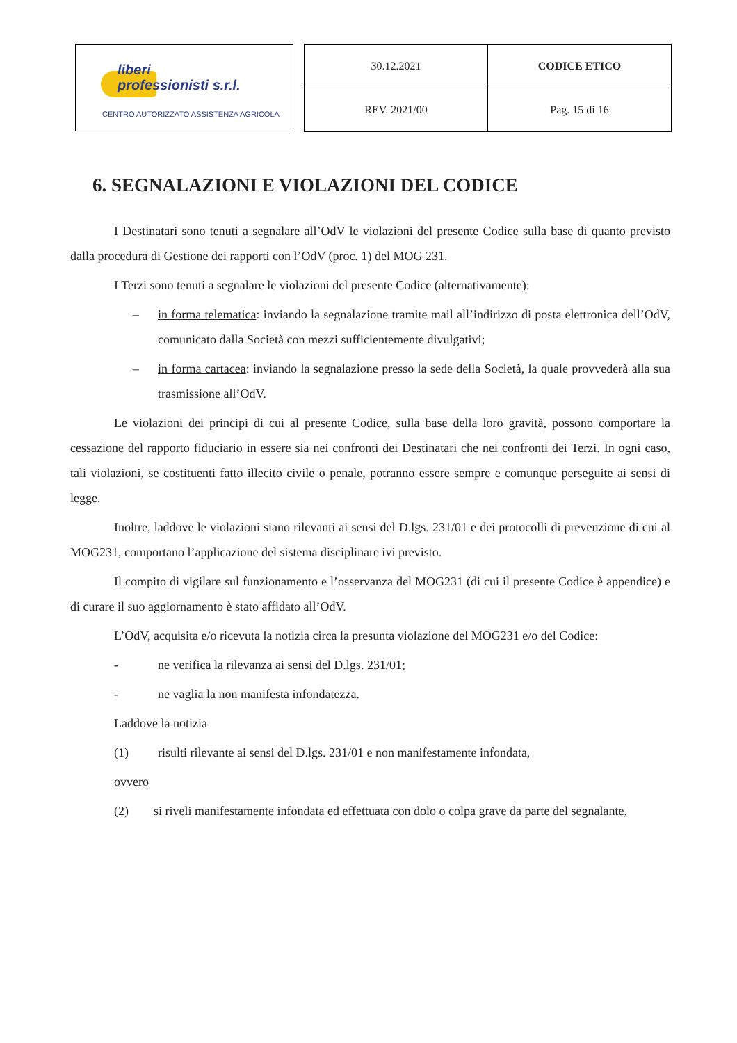liberi
professionisti s.r.l.
CENTRO AUTORIZZATO ASSISTENZA AGRICOLA
| 30.12.2021 | CODICE ETICO |
| REV. 2021/00 | Pag. 15 di 16 |
6. SEGNALAZIONI E VIOLAZIONI DEL CODICE
I Destinatari sono tenuti a segnalare all’OdV le violazioni del presente Codice sulla base di quanto previsto dalla procedura di Gestione dei rapporti con l’OdV (proc. 1) del MOG 231.
I Terzi sono tenuti a segnalare le violazioni del presente Codice (alternativamente):
– in forma telematica: inviando la segnalazione tramite mail all’indirizzo di posta elettronica dell’OdV, comunicato dalla Società con mezzi sufficientemente divulgativi;
– in forma cartacea: inviando la segnalazione presso la sede della Società, la quale provvederà alla sua trasmissione all’OdV.
Le violazioni dei principi di cui al presente Codice, sulla base della loro gravità, possono comportare la cessazione del rapporto fiduciario in essere sia nei confronti dei Destinatari che nei confronti dei Terzi. In ogni caso, tali violazioni, se costituenti fatto illecito civile o penale, potranno essere sempre e comunque perseguite ai sensi di legge.
Inoltre, laddove le violazioni siano rilevanti ai sensi del D.lgs. 231/01 e dei protocolli di prevenzione di cui al MOG231, comportano l’applicazione del sistema disciplinare ivi previsto.
Il compito di vigilare sul funzionamento e l’osservanza del MOG231 (di cui il presente Codice è appendice) e di curare il suo aggiornamento è stato affidato all’OdV.
L’OdV, acquisita e/o ricevuta la notizia circa la presunta violazione del MOG231 e/o del Codice:
- ne verifica la rilevanza ai sensi del D.lgs. 231/01;
- ne vaglia la non manifesta infondatezza.
Laddove la notizia
(1) risulti rilevante ai sensi del D.lgs. 231/01 e non manifestamente infondata,
ovvero
(2) si riveli manifestamente infondata ed effettuata con dolo o colpa grave da parte del segnalante,